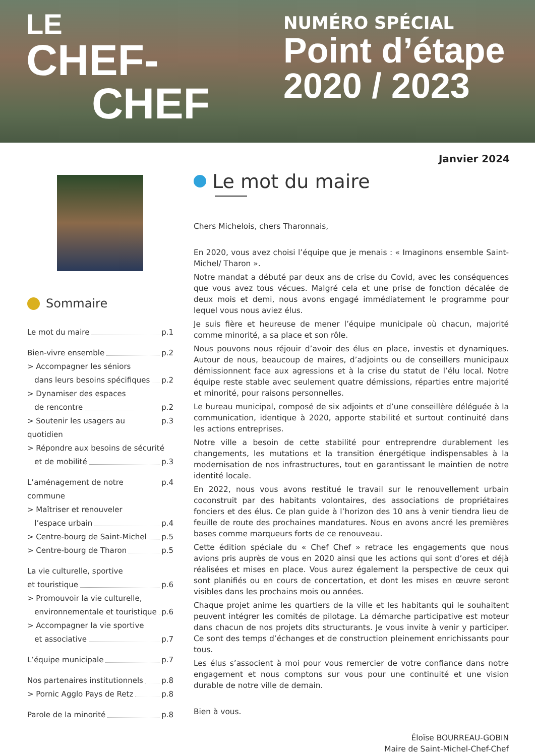LE
CHEF-
CHEF
NUMÉRO SPÉCIAL
Point d’étape
2020 / 2023
Janvier 2024
Sommaire
Le mot du maire p.1
Bien-vivre ensemble p.2
> Accompagner les séniors
dans leurs besoins spécifiques p.2
> Dynamiser des espaces
de rencontre p.2
> Soutenir les usagers au quotidien p.3
> Répondre aux besoins de sécurité
et de mobilité p.3
L’aménagement de notre commune p.4
> Maîtriser et renouveler
l’espace urbain p.4
> Centre-bourg de Saint-Michel p.5
> Centre-bourg de Tharon p.5
La vie culturelle, sportive
et touristique p.6
> Promouvoir la vie culturelle,
environnementale et touristique p.6
> Accompagner la vie sportive
et associative p.7
L’équipe municipale p.7
Nos partenaires institutionnels p.8
> Pornic Agglo Pays de Retz p.8
Parole de la minorité p.8
Le mot du maire
Chers Michelois, chers Tharonnais,
En 2020, vous avez choisi l’équipe que je menais : « Imaginons ensemble Saint-Michel/ Tharon ».
Notre mandat a débuté par deux ans de crise du Covid, avec les conséquences que vous avez tous vécues. Malgré cela et une prise de fonction décalée de deux mois et demi, nous avons engagé immédiatement le programme pour lequel vous nous aviez élus.
Je suis fière et heureuse de mener l’équipe municipale où chacun, majorité comme minorité, a sa place et son rôle.
Nous pouvons nous réjouir d’avoir des élus en place, investis et dynamiques. Autour de nous, beaucoup de maires, d’adjoints ou de conseillers municipaux démissionnent face aux agressions et à la crise du statut de l’élu local. Notre équipe reste stable avec seulement quatre démissions, réparties entre majorité et minorité, pour raisons personnelles.
Le bureau municipal, composé de six adjoints et d’une conseillère déléguée à la communication, identique à 2020, apporte stabilité et surtout continuité dans les actions entreprises.
Notre ville a besoin de cette stabilité pour entreprendre durablement les changements, les mutations et la transition énergétique indispensables à la modernisation de nos infrastructures, tout en garantissant le maintien de notre identité locale.
En 2022, nous vous avons restitué le travail sur le renouvellement urbain coconstruit par des habitants volontaires, des associations de propriétaires fonciers et des élus. Ce plan guide à l’horizon des 10 ans à venir tiendra lieu de feuille de route des prochaines mandatures. Nous en avons ancré les premières bases comme marqueurs forts de ce renouveau.
Cette édition spéciale du « Chef Chef » retrace les engagements que nous avions pris auprès de vous en 2020 ainsi que les actions qui sont d’ores et déjà réalisées et mises en place. Vous aurez également la perspective de ceux qui sont planifiés ou en cours de concertation, et dont les mises en œuvre seront visibles dans les prochains mois ou années.
Chaque projet anime les quartiers de la ville et les habitants qui le souhaitent peuvent intégrer les comités de pilotage. La démarche participative est moteur dans chacun de nos projets dits structurants. Je vous invite à venir y participer. Ce sont des temps d’échanges et de construction pleinement enrichissants pour tous.
Les élus s’associent à moi pour vous remercier de votre confiance dans notre engagement et nous comptons sur vous pour une continuité et une vision durable de notre ville de demain.
Bien à vous.
Éloïse BOURREAU-GOBIN
Maire de Saint-Michel-Chef-Chef